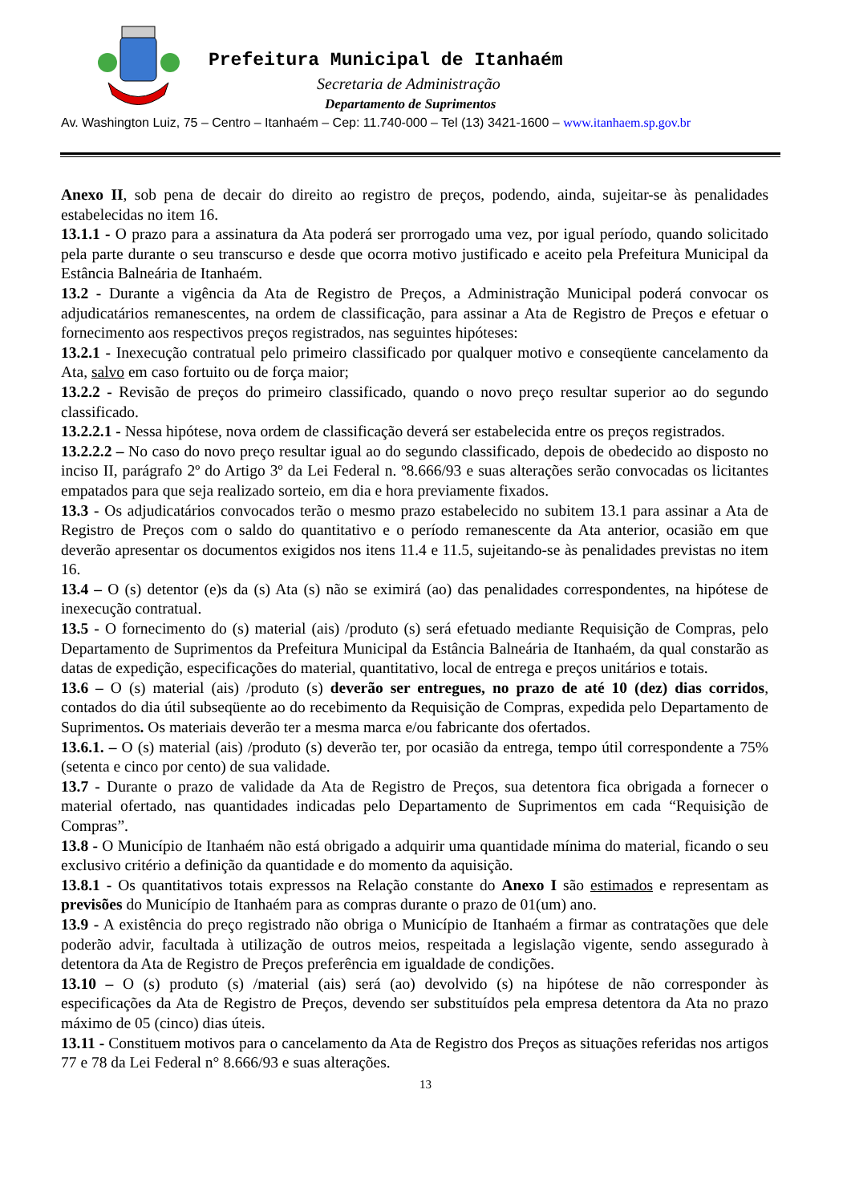Prefeitura Municipal de Itanhaém
Secretaria de Administração
Departamento de Suprimentos
Av. Washington Luiz, 75 – Centro – Itanhaém – Cep: 11.740-000 – Tel (13) 3421-1600 – www.itanhaem.sp.gov.br
Anexo II, sob pena de decair do direito ao registro de preços, podendo, ainda, sujeitar-se às penalidades estabelecidas no item 16.
13.1.1 - O prazo para a assinatura da Ata poderá ser prorrogado uma vez, por igual período, quando solicitado pela parte durante o seu transcurso e desde que ocorra motivo justificado e aceito pela Prefeitura Municipal da Estância Balneária de Itanhaém.
13.2 - Durante a vigência da Ata de Registro de Preços, a Administração Municipal poderá convocar os adjudicatários remanescentes, na ordem de classificação, para assinar a Ata de Registro de Preços e efetuar o fornecimento aos respectivos preços registrados, nas seguintes hipóteses:
13.2.1 - Inexecução contratual pelo primeiro classificado por qualquer motivo e conseqüente cancelamento da Ata, salvo em caso fortuito ou de força maior;
13.2.2 - Revisão de preços do primeiro classificado, quando o novo preço resultar superior ao do segundo classificado.
13.2.2.1 - Nessa hipótese, nova ordem de classificação deverá ser estabelecida entre os preços registrados.
13.2.2.2 – No caso do novo preço resultar igual ao do segundo classificado, depois de obedecido ao disposto no inciso II, parágrafo 2º do Artigo 3º da Lei Federal n. º8.666/93 e suas alterações serão convocadas os licitantes empatados para que seja realizado sorteio, em dia e hora previamente fixados.
13.3 - Os adjudicatários convocados terão o mesmo prazo estabelecido no subitem 13.1 para assinar a Ata de Registro de Preços com o saldo do quantitativo e o período remanescente da Ata anterior, ocasião em que deverão apresentar os documentos exigidos nos itens 11.4 e 11.5, sujeitando-se às penalidades previstas no item 16.
13.4 – O (s) detentor (e)s da (s) Ata (s) não se eximirá (ao) das penalidades correspondentes, na hipótese de inexecução contratual.
13.5 - O fornecimento do (s) material (ais) /produto (s) será efetuado mediante Requisição de Compras, pelo Departamento de Suprimentos da Prefeitura Municipal da Estância Balneária de Itanhaém, da qual constarão as datas de expedição, especificações do material, quantitativo, local de entrega e preços unitários e totais.
13.6 – O (s) material (ais) /produto (s) deverão ser entregues, no prazo de até 10 (dez) dias corridos, contados do dia útil subseqüente ao do recebimento da Requisição de Compras, expedida pelo Departamento de Suprimentos. Os materiais deverão ter a mesma marca e/ou fabricante dos ofertados.
13.6.1. – O (s) material (ais) /produto (s) deverão ter, por ocasião da entrega, tempo útil correspondente a 75% (setenta e cinco por cento) de sua validade.
13.7 - Durante o prazo de validade da Ata de Registro de Preços, sua detentora fica obrigada a fornecer o material ofertado, nas quantidades indicadas pelo Departamento de Suprimentos em cada “Requisição de Compras”.
13.8 - O Município de Itanhaém não está obrigado a adquirir uma quantidade mínima do material, ficando o seu exclusivo critério a definição da quantidade e do momento da aquisição.
13.8.1 - Os quantitativos totais expressos na Relação constante do Anexo I são estimados e representam as previsões do Município de Itanhaém para as compras durante o prazo de 01(um) ano.
13.9 - A existência do preço registrado não obriga o Município de Itanhaém a firmar as contratações que dele poderão advir, facultada à utilização de outros meios, respeitada a legislação vigente, sendo assegurado à detentora da Ata de Registro de Preços preferência em igualdade de condições.
13.10 – O (s) produto (s) /material (ais) será (ao) devolvido (s) na hipótese de não corresponder às especificações da Ata de Registro de Preços, devendo ser substituídos pela empresa detentora da Ata no prazo máximo de 05 (cinco) dias úteis.
13.11 - Constituem motivos para o cancelamento da Ata de Registro dos Preços as situações referidas nos artigos 77 e 78 da Lei Federal n° 8.666/93 e suas alterações.
13